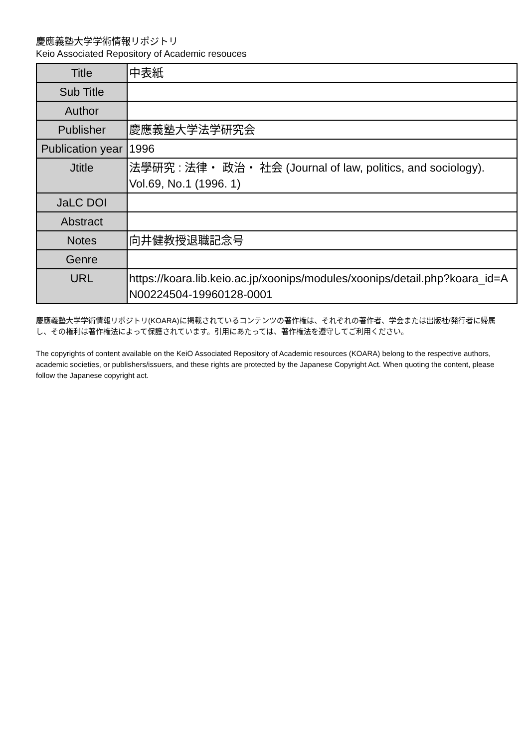慶應義塾大学学術情報リポジトリ
Keio Associated Repository of Academic resouces
| Title | 中表紙 |
| Sub Title | |
| Author | |
| Publisher | 慶應義塾大学法学研究会 |
| Publication year | 1996 |
| Jtitle | 法學研究 : 法律・ 政治・ 社会 (Journal of law, politics, and sociology). Vol.69, No.1 (1996. 1) |
| JaLC DOI | |
| Abstract | |
| Notes | 向井健教授退職記念号 |
| Genre | |
| URL | https://koara.lib.keio.ac.jp/xoonips/modules/xoonips/detail.php?koara_id=AN00224504-19960128-0001 |
慶應義塾大学学術情報リポジトリ(KOARA)に掲載されているコンテンツの著作権は、それぞれの著作者、学会または出版社/発行者に帰属し、その権利は著作権法によって保護されています。引用にあたっては、著作権法を遵守してご利用ください。
The copyrights of content available on the KeiO Associated Repository of Academic resources (KOARA) belong to the respective authors, academic societies, or publishers/issuers, and these rights are protected by the Japanese Copyright Act. When quoting the content, please follow the Japanese copyright act.